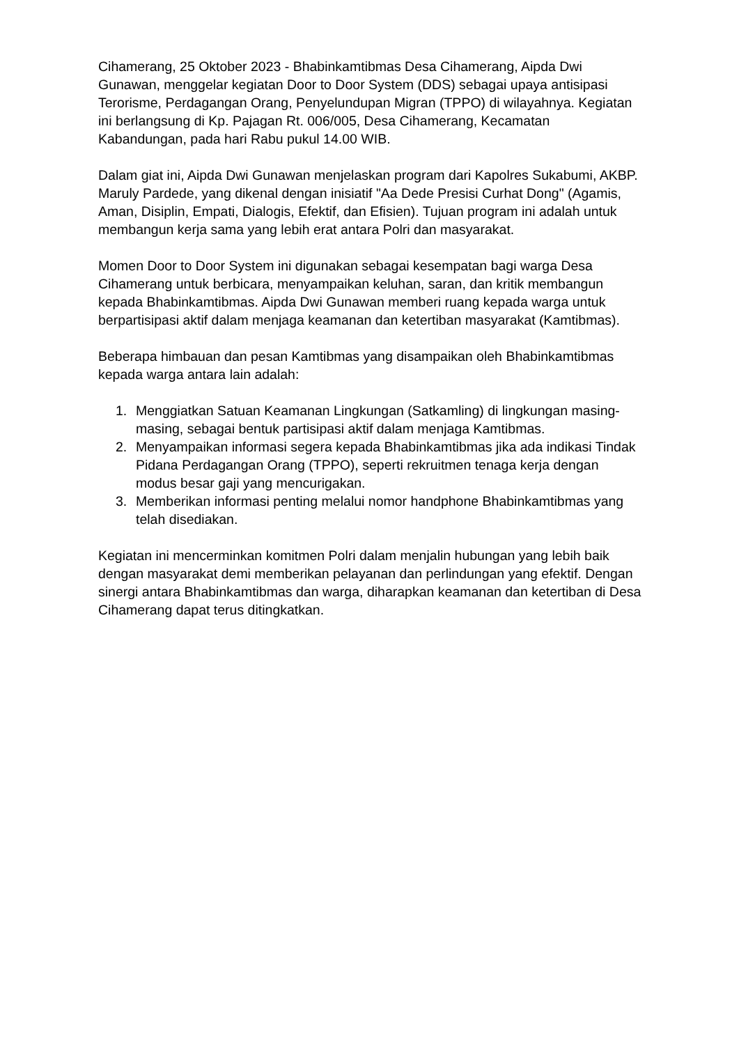Cihamerang, 25 Oktober 2023 - Bhabinkamtibmas Desa Cihamerang, Aipda Dwi Gunawan, menggelar kegiatan Door to Door System (DDS) sebagai upaya antisipasi Terorisme, Perdagangan Orang, Penyelundupan Migran (TPPO) di wilayahnya. Kegiatan ini berlangsung di Kp. Pajagan Rt. 006/005, Desa Cihamerang, Kecamatan Kabandungan, pada hari Rabu pukul 14.00 WIB.
Dalam giat ini, Aipda Dwi Gunawan menjelaskan program dari Kapolres Sukabumi, AKBP. Maruly Pardede, yang dikenal dengan inisiatif "Aa Dede Presisi Curhat Dong" (Agamis, Aman, Disiplin, Empati, Dialogis, Efektif, dan Efisien). Tujuan program ini adalah untuk membangun kerja sama yang lebih erat antara Polri dan masyarakat.
Momen Door to Door System ini digunakan sebagai kesempatan bagi warga Desa Cihamerang untuk berbicara, menyampaikan keluhan, saran, dan kritik membangun kepada Bhabinkamtibmas. Aipda Dwi Gunawan memberi ruang kepada warga untuk berpartisipasi aktif dalam menjaga keamanan dan ketertiban masyarakat (Kamtibmas).
Beberapa himbauan dan pesan Kamtibmas yang disampaikan oleh Bhabinkamtibmas kepada warga antara lain adalah:
1. Menggiatkan Satuan Keamanan Lingkungan (Satkamling) di lingkungan masing-masing, sebagai bentuk partisipasi aktif dalam menjaga Kamtibmas.
2. Menyampaikan informasi segera kepada Bhabinkamtibmas jika ada indikasi Tindak Pidana Perdagangan Orang (TPPO), seperti rekruitmen tenaga kerja dengan modus besar gaji yang mencurigakan.
3. Memberikan informasi penting melalui nomor handphone Bhabinkamtibmas yang telah disediakan.
Kegiatan ini mencerminkan komitmen Polri dalam menjalin hubungan yang lebih baik dengan masyarakat demi memberikan pelayanan dan perlindungan yang efektif. Dengan sinergi antara Bhabinkamtibmas dan warga, diharapkan keamanan dan ketertiban di Desa Cihamerang dapat terus ditingkatkan.